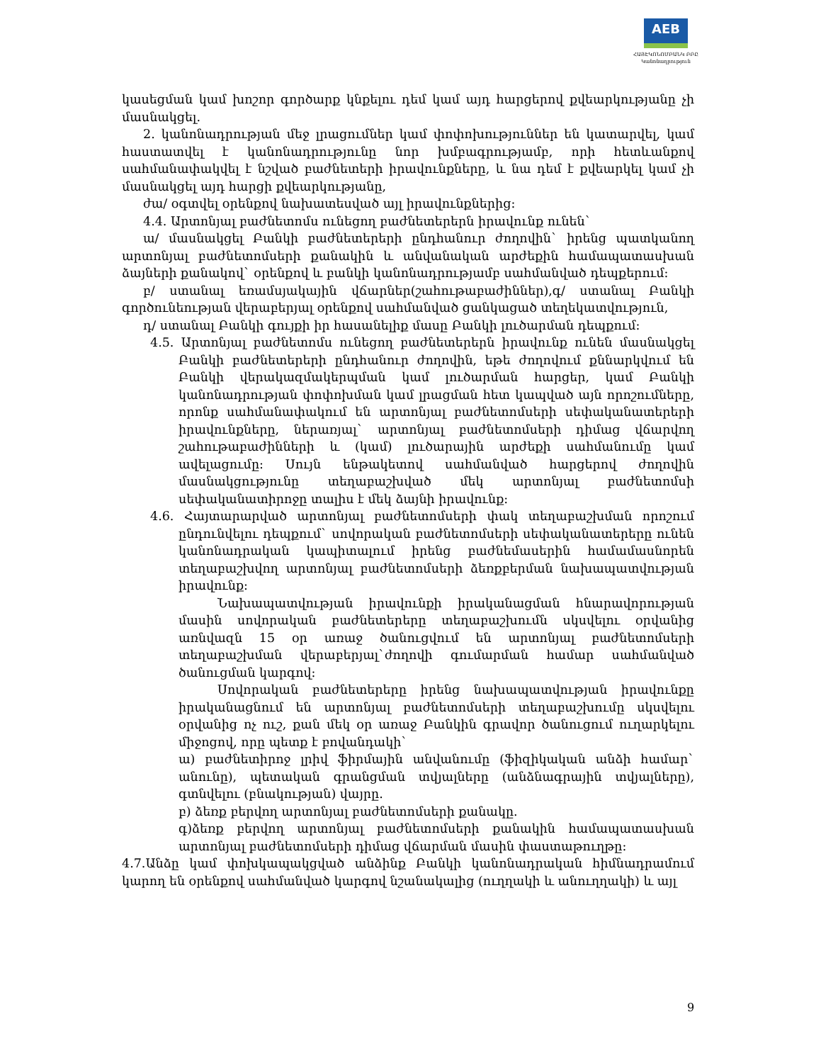AEB
ՀԱՅԷԿՈՆՈՄԲԱՆԿ ԲԲԸ
Կանոնադրություն
կասեցման կամ խոշոր գործարք կնքելու դեմ կամ այդ հարցերով քվեարկությանը չի մասնակցել.
2. կանոնադրության մեջ լրացումներ կամ փոփոխություններ են կատարվել, կամ հաստատվել է կանոնադրությունը նոր խմբագրությամբ, որի հետևանքով սահմանափակվել է նշված բաժնետերի իրավունքները, և նա դեմ է քվեարկել կամ չի մասնակցել այդ հարցի քվեարկությանը,
ժա/ օգտվել օրենքով նախատեսված այլ իրավունքներից:
4.4. Արտոնյալ բաժնետոմս ունեցող բաժնետերերն իրավունք ունեն`
ա/ մասնակցել Բանկի բաժնետերերի ընդհանուր ժողովին` իրենց պատկանող արտոնյալ բաժնետոմսերի քանակին և անվանական արժեքին համապատասխան ձայների քանակով` օրենքով և բանկի կանոնադրությամբ սահմանված դեպքերում:
բ/ ստանալ եռամսյակային վճարներ(շահութաբաժիններ),գ/ ստանալ Բանկի գործունեության վերաբերյալ օրենքով սահմանված ցանկացած տեղեկատվություն,
դ/ ստանալ Բանկի գույքի իր հասանելիք մասը Բանկի լուծարման դեպքում:
4.5. Արտոնյալ բաժնետոմս ունեցող բաժնետերերն իրավունք ունեն մասնակցել Բանկի բաժնետերերի ընդհանուր ժողովին, եթե ժողովում քննարկվում են Բանկի վերակազմակերպման կամ լուծարման հարցեր, կամ Բանկի կանոնադրության փոփոխման կամ լրացման հետ կապված այն որոշումները, որոնք սահմանափակում են արտոնյալ բաժնետոմսերի սեփականատերերի իրավունքները, ներառյալ` արտոնյալ բաժնետոմսերի դիմաց վճարվող շահութաբաժինների և (կամ) լուծարային արժեքի սահմանումը կամ ավելացումը: Սույն ենթակետով սահմանված հարցերով ժողովին մասնակցությունը տեղաբաշխված մեկ արտոնյալ բաժնետոմսի սեփականատիրոջը տալիս է մեկ ձայնի իրավունք:
4.6. Հայտարարված արտոնյալ բաժնետոմսերի փակ տեղաբաշխման որոշում ընդունվելու դեպքում` սովորական բաժնետոմսերի սեփականատերերը ունեն կանոնադրական կապիտալում իրենց բաժնեմասերին համամասնորեն տեղաբաշխվող արտոնյալ բաժնետոմսերի ձեռքբերման նախապատվության իրավունք:
Նախապատվության իրավունքի իրականացման հնարավորության մասին սովորական բաժնետերերը տեղաբաշխումն սկսվելու օրվանից առնվազն 15 օր առաջ ծանուցվում են արտոնյալ բաժնետոմսերի տեղաբաշխման վերաբերյալ`ժողովի գումարման համար սահմանված ծանուցման կարգով:
Սովորական բաժնետերերը իրենց նախապատվության իրավունքը իրականացնում են արտոնյալ բաժնետոմսերի տեղաբաշխումը սկսվելու օրվանից ոչ ուշ, քան մեկ օր առաջ Բանկին գրավոր ծանուցում ուղարկելու միջոցով, որը պետք է բովանդակի`
ա) բաժնետիրոջ լրիվ ֆիրմային անվանումը (ֆիզիկական անձի համար` անունը), պետական գրանցման տվյալները (անձնագրային տվյալները), գտնվելու (բնակության) վայրը.
բ) ձեռք բերվող արտոնյալ բաժնետոմսերի քանակը.
գ)ձեռք բերվող արտոնյալ բաժնետոմսերի քանակին համապատասխան արտոնյալ բաժնետոմսերի դիմաց վճարման մասին փաստաթուղթը:
4.7.Անձը կամ փոխկապակցված անձինք Բանկի կանոնադրական հիմնադրամում կարող են օրենքով սահմանված կարգով նշանակալից (ուղղակի և անուղղակի) և այլ
9